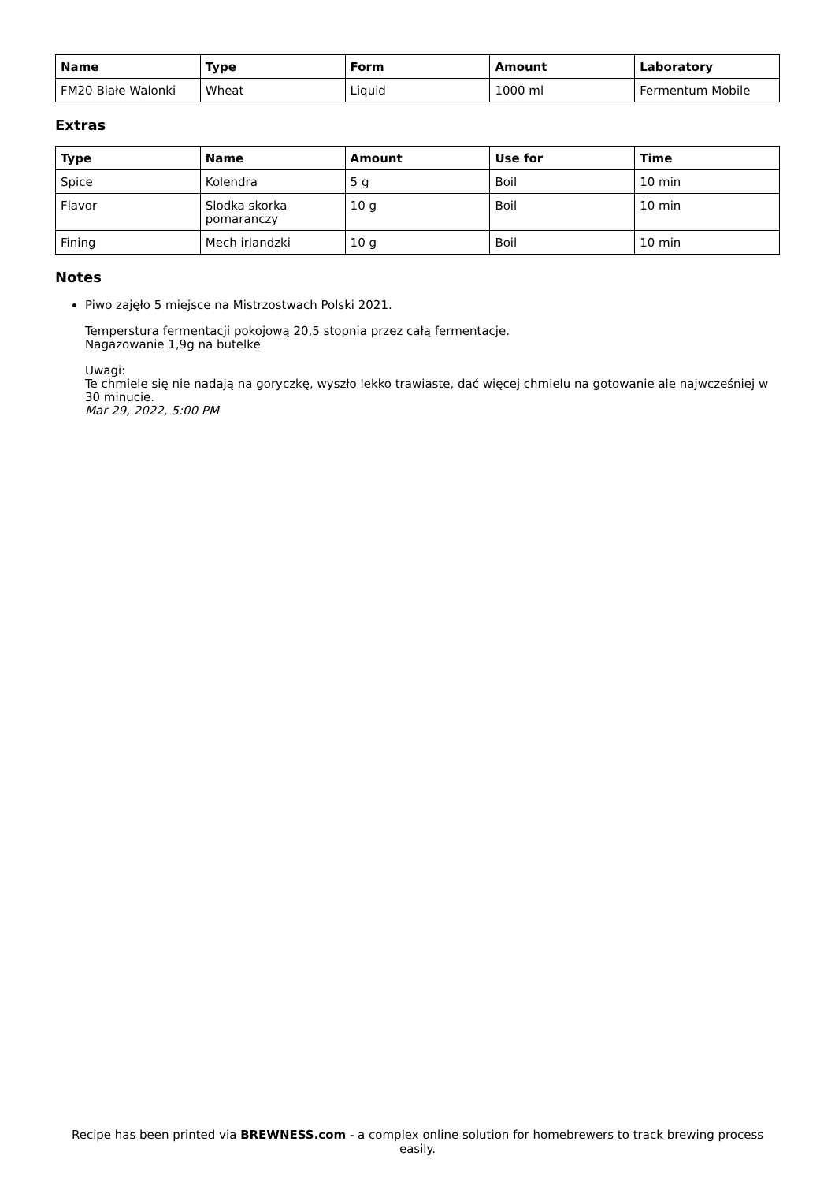| Name | Type | Form | Amount | Laboratory |
| --- | --- | --- | --- | --- |
| FM20 Białe Walonki | Wheat | Liquid | 1000 ml | Fermentum Mobile |
Extras
| Type | Name | Amount | Use for | Time |
| --- | --- | --- | --- | --- |
| Spice | Kolendra | 5 g | Boil | 10 min |
| Flavor | Slodka skorka pomaranczy | 10 g | Boil | 10 min |
| Fining | Mech irlandzki | 10 g | Boil | 10 min |
Notes
Piwo zajęło 5 miejsce na Mistrzostwach Polski 2021.
Temperstura fermentacji pokojową 20,5 stopnia przez całą fermentacje.
Nagazowanie 1,9g na butelke
Uwagi:
Te chmiele się nie nadają na goryczkę, wyszło lekko trawiaste, dać więcej chmielu na gotowanie ale najwcześniej w 30 minucie.
Mar 29, 2022, 5:00 PM
Recipe has been printed via BREWNESS.com - a complex online solution for homebrewers to track brewing process easily.